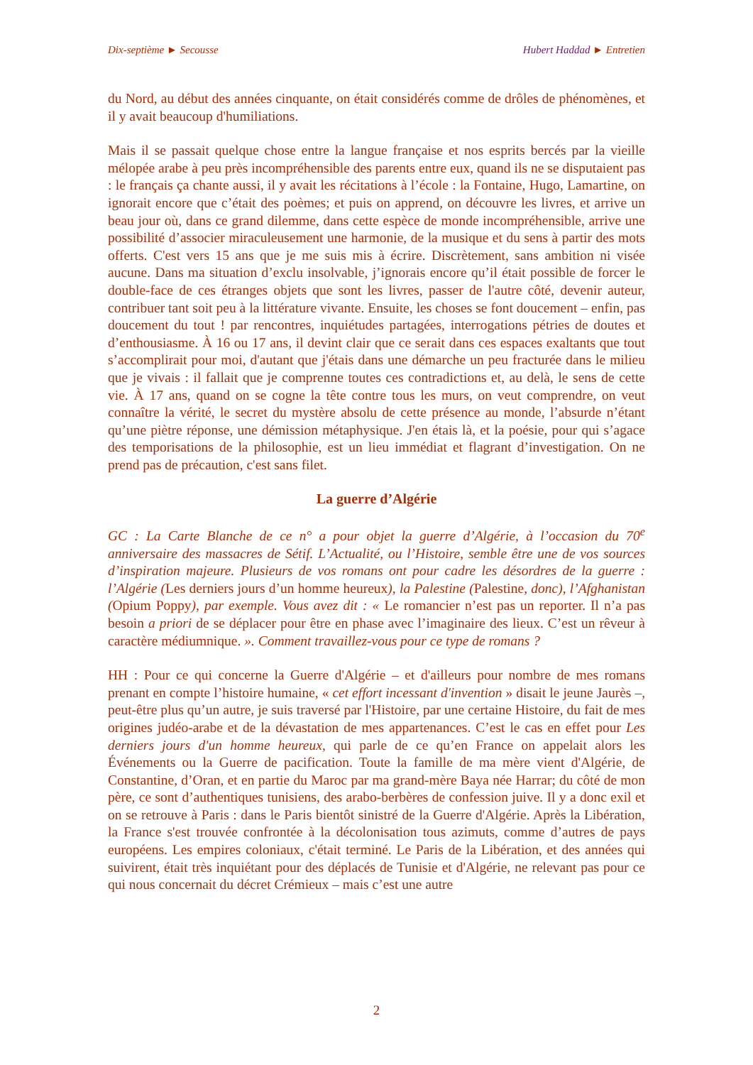Dix-septième ► Secousse Hubert Haddad ► Entretien
du Nord, au début des années cinquante, on était considérés comme de drôles de phénomènes, et il y avait beaucoup d'humiliations.
Mais il se passait quelque chose entre la langue française et nos esprits bercés par la vieille mélopée arabe à peu près incompréhensible des parents entre eux, quand ils ne se disputaient pas : le français ça chante aussi, il y avait les récitations à l’école : la Fontaine, Hugo, Lamartine, on ignorait encore que c’était des poèmes; et puis on apprend, on découvre les livres, et arrive un beau jour où, dans ce grand dilemme, dans cette espèce de monde incompréhensible, arrive une possibilité d’associer miraculeusement une harmonie, de la musique et du sens à partir des mots offerts. C'est vers 15 ans que je me suis mis à écrire. Discrètement, sans ambition ni visée aucune. Dans ma situation d’exclu insolvable, j’ignorais encore qu’il était possible de forcer le double-face de ces étranges objets que sont les livres, passer de l'autre côté, devenir auteur, contribuer tant soit peu à la littérature vivante. Ensuite, les choses se font doucement – enfin, pas doucement du tout ! par rencontres, inquiétudes partagées, interrogations pétries de doutes et d’enthousiasme. À 16 ou 17 ans, il devint clair que ce serait dans ces espaces exaltants que tout s’accomplirait pour moi, d'autant que j'étais dans une démarche un peu fracturée dans le milieu que je vivais : il fallait que je comprenne toutes ces contradictions et, au delà, le sens de cette vie. À 17 ans, quand on se cogne la tête contre tous les murs, on veut comprendre, on veut connaître la vérité, le secret du mystère absolu de cette présence au monde, l’absurde n’étant qu’une piètre réponse, une démission métaphysique. J'en étais là, et la poésie, pour qui s’agace des temporisations de la philosophie, est un lieu immédiat et flagrant d’investigation. On ne prend pas de précaution, c'est sans filet.
La guerre d’Algérie
GC : La Carte Blanche de ce n° a pour objet la guerre d’Algérie, à l’occasion du 70<sup>e</sup> anniversaire des massacres de Sétif. L’Actualité, ou l’Histoire, semble être une de vos sources d’inspiration majeure. Plusieurs de vos romans ont pour cadre les désordres de la guerre : l’Algérie (Les derniers jours d’un homme heureux), la Palestine (Palestine, donc), l’Afghanistan (Opium Poppy), par exemple. Vous avez dit : « Le romancier n’est pas un reporter. Il n’a pas besoin a priori de se déplacer pour être en phase avec l’imaginaire des lieux. C’est un rêveur à caractère médiumnique. ». Comment travaillez-vous pour ce type de romans ?
HH : Pour ce qui concerne la Guerre d'Algérie – et d'ailleurs pour nombre de mes romans prenant en compte l’histoire humaine, « cet effort incessant d'invention » disait le jeune Jaurès –, peut-être plus qu’un autre, je suis traversé par l'Histoire, par une certaine Histoire, du fait de mes origines judéo-arabe et de la dévastation de mes appartenances. C’est le cas en effet pour Les derniers jours d'un homme heureux, qui parle de ce qu’en France on appelait alors les Événements ou la Guerre de pacification. Toute la famille de ma mère vient d'Algérie, de Constantine, d’Oran, et en partie du Maroc par ma grand-mère Baya née Harrar; du côté de mon père, ce sont d’authentiques tunisiens, des arabo-berbères de confession juive. Il y a donc exil et on se retrouve à Paris : dans le Paris bientôt sinistré de la Guerre d'Algérie. Après la Libération, la France s'est trouvée confrontée à la décolonisation tous azimuts, comme d’autres de pays européens. Les empires coloniaux, c'était terminé. Le Paris de la Libération, et des années qui suivirent, était très inquiétant pour des déplacés de Tunisie et d'Algérie, ne relevant pas pour ce qui nous concernait du décret Crémieux – mais c’est une autre
2